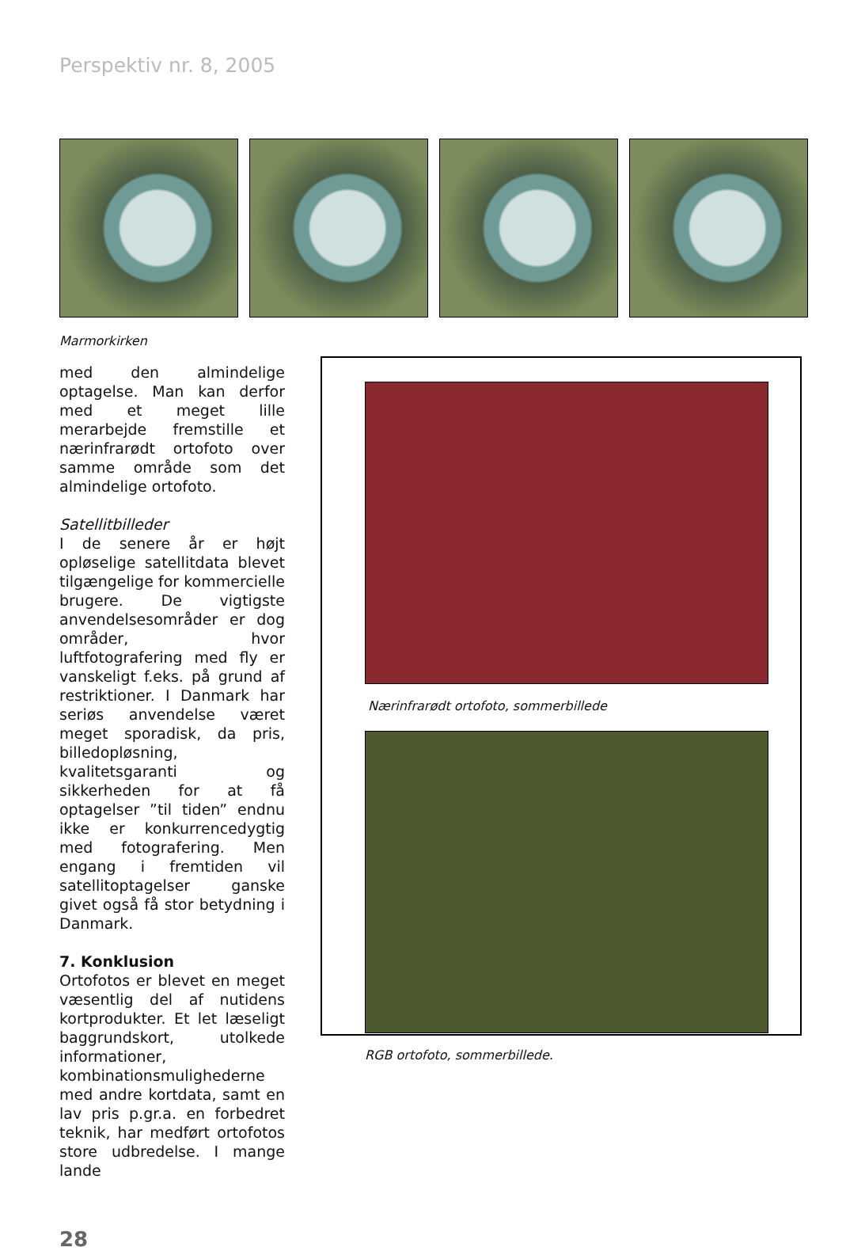Perspektiv nr. 8, 2005
Marmorkirken
med den almindelige optagelse. Man kan derfor med et meget lille merarbejde fremstille et nærinfrarødt ortofoto over samme område som det almindelige ortofoto.
Satellitbilleder
I de senere år er højt opløselige satellitdata blevet tilgængelige for kommercielle brugere. De vigtigste anvendelsesområder er dog områder, hvor luftfotografering med fly er vanskeligt f.eks. på grund af restriktioner. I Danmark har seriøs anvendelse været meget sporadisk, da pris, billedopløsning, kvalitetsgaranti og sikkerheden for at få optagelser ”til tiden” endnu ikke er konkurrencedygtig med fotografering. Men engang i fremtiden vil satellitoptagelser ganske givet også få stor betydning i Danmark.
7. Konklusion
Ortofotos er blevet en meget væsentlig del af nutidens kortprodukter. Et let læseligt baggrundskort, utolkede informationer, kombinationsmulighederne med andre kortdata, samt en lav pris p.gr.a. en forbedret teknik, har medført ortofotos store udbredelse. I mange lande
Nærinfrarødt ortofoto, sommerbillede
RGB ortofoto, sommerbillede.
28